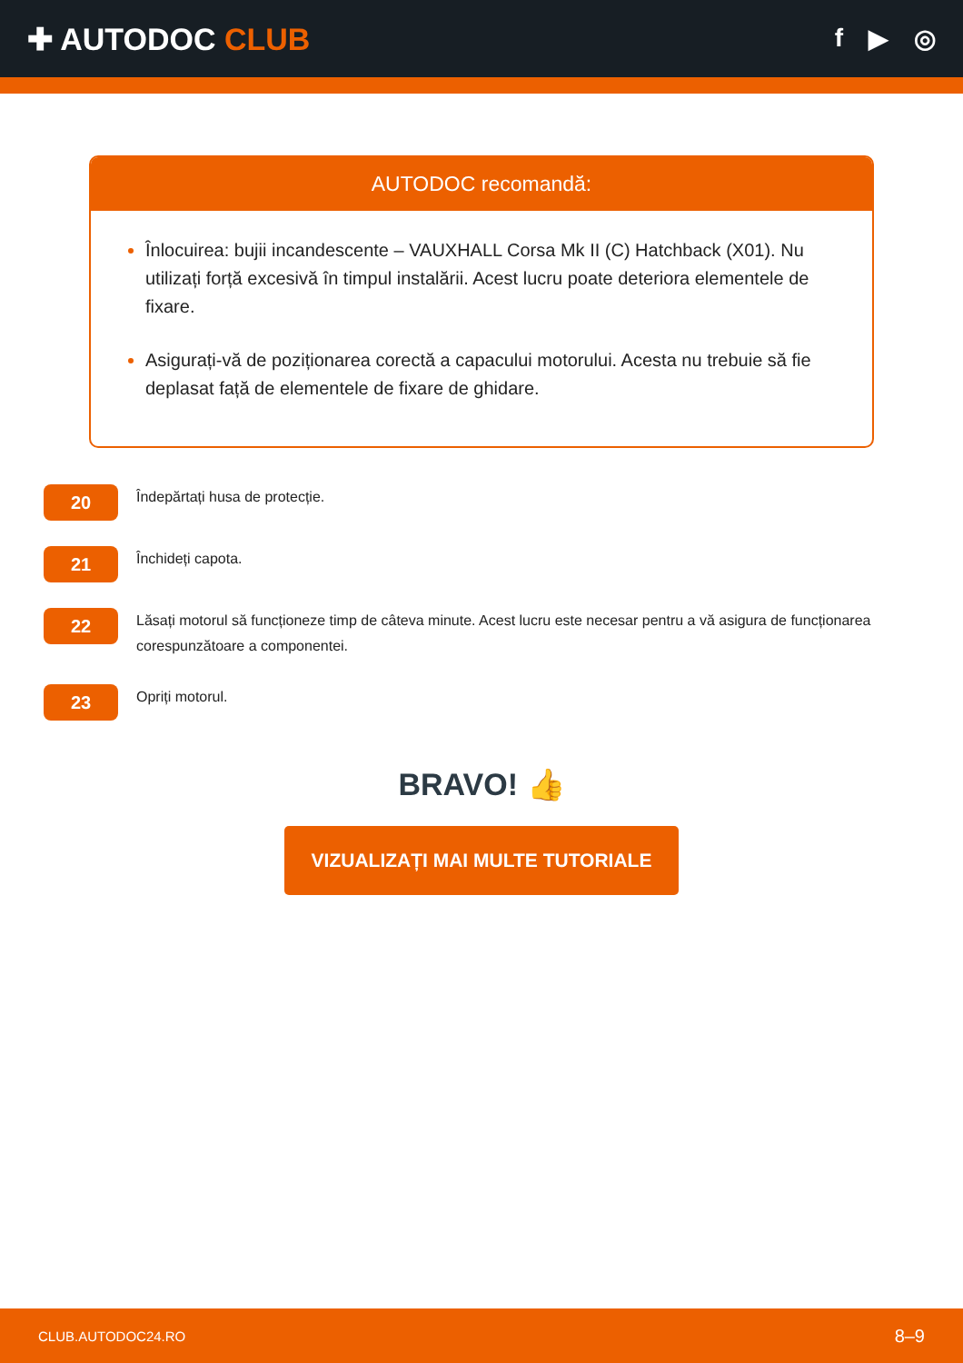✚ AUTODOC CLUB
f ▶ ◎
AUTODOC recomandă:
Înlocuirea: bujii incandescente – VAUXHALL Corsa Mk II (C) Hatchback (X01). Nu utilizați forță excesivă în timpul instalării. Acest lucru poate deteriora elementele de fixare.
Asigurați-vă de poziționarea corectă a capacului motorului. Acesta nu trebuie să fie deplasat față de elementele de fixare de ghidare.
20
Îndepărtați husa de protecție.
21
Închideți capota.
22
Lăsați motorul să funcționeze timp de câteva minute. Acest lucru este necesar pentru a vă asigura de funcționarea corespunzătoare a componentei.
23
Opriți motorul.
BRAVO! 👍
VIZUALIZAȚI MAI MULTE TUTORIALE
CLUB.AUTODOC24.RO 8–9